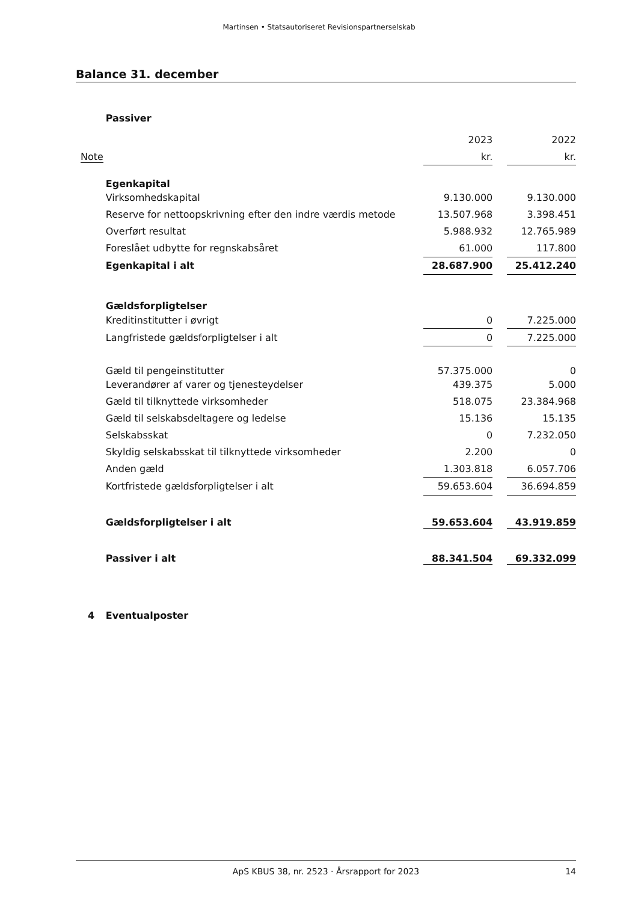Martinsen • Statsautoriseret Revisionspartnerselskab
Balance 31. december
| | Passiver | | | |
| | | 2023 | | 2022 |
| Note | | kr. | | kr. |
| | Egenkapital | | | |
| | Virksomhedskapital | 9.130.000 | | 9.130.000 |
| | Reserve for nettoopskrivning efter den indre værdis metode | 13.507.968 | | 3.398.451 |
| | Overført resultat | 5.988.932 | | 12.765.989 |
| | Foreslået udbytte for regnskabsåret | 61.000 | | 117.800 |
| | Egenkapital i alt | 28.687.900 | | 25.412.240 |
| | Gældsforpligtelser | | | |
| | Kreditinstitutter i øvrigt | 0 | | 7.225.000 |
| | Langfristede gældsforpligtelser i alt | 0 | | 7.225.000 |
| | Gæld til pengeinstitutter | 57.375.000 | | 0 |
| | Leverandører af varer og tjenesteydelser | 439.375 | | 5.000 |
| | Gæld til tilknyttede virksomheder | 518.075 | | 23.384.968 |
| | Gæld til selskabsdeltagere og ledelse | 15.136 | | 15.135 |
| | Selskabsskat | 0 | | 7.232.050 |
| | Skyldig selskabsskat til tilknyttede virksomheder | 2.200 | | 0 |
| | Anden gæld | 1.303.818 | | 6.057.706 |
| | Kortfristede gældsforpligtelser i alt | 59.653.604 | | 36.694.859 |
| | Gældsforpligtelser i alt | 59.653.604 | | 43.919.859 |
| | Passiver i alt | 88.341.504 | | 69.332.099 |
| 4 | Eventualposter | | | |
ApS KBUS 38, nr. 2523 · Årsrapport for 2023 14